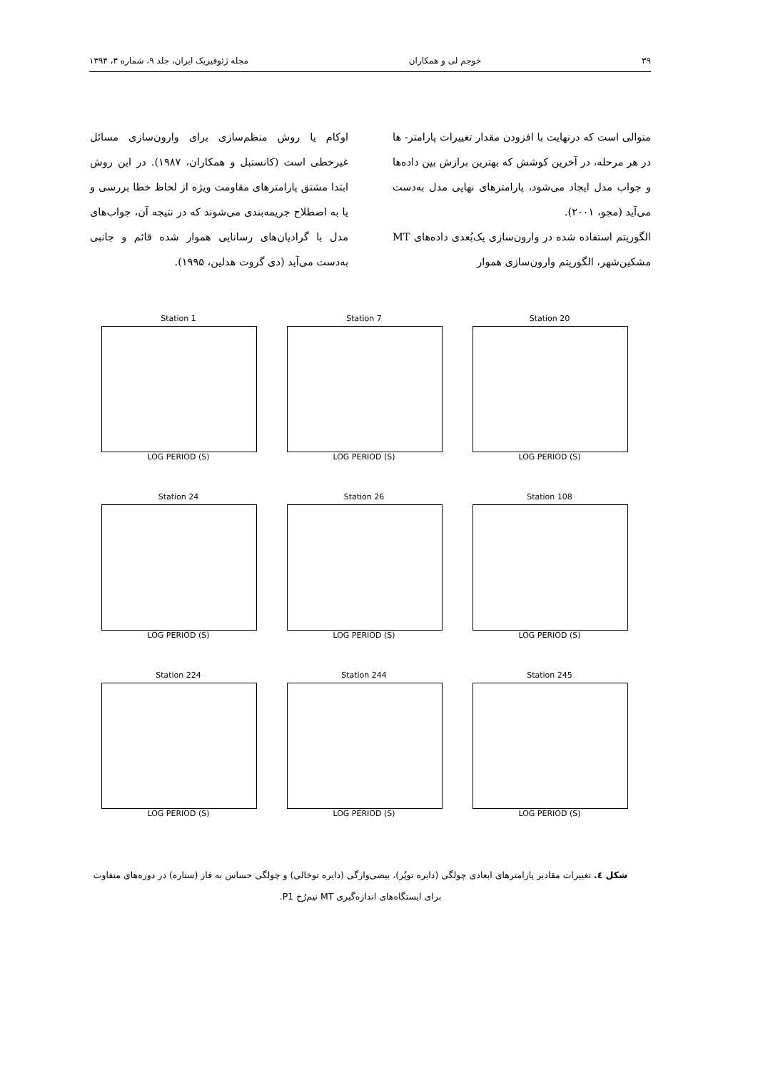۳۹ خوجم لی و همکاران مجله ژئوفیزیک ایران، جلد ۹، شماره ۳، ۱۳۹۴
متوالی است که درنهایت با افزودن مقدار تغییرات پارامتر- ها در هر مرحله، در آخرین کوشش که بهترین برازش بین داده‌ها و جواب مدل ایجاد می‌شود، پارامترهای نهایی مدل به‌دست می‌آید (مجو، ۲۰۰۱).
الگوریتم استفاده شده در وارون‌سازی یک‌بُعدی داده‌های MT مشکین‌شهر، الگوریتم وارون‌سازی هموار
اوکام یا روش منظم‌سازی برای وارون‌سازی مسائل غیرخطی است (کانستبل و همکاران، ۱۹۸۷). در این روش ابتدا مشتق پارامترهای مقاومت ویژه از لحاظ خطا بررسی و یا به اصطلاح جریمه‌بندی می‌شوند که در نتیجه آن، جواب‌های مدل با گرادیان‌های رسانایی هموار شده قائم و جانبی به‌دست می‌آید (دی گروت هدلین، ۱۹۹۵).
Station 1
LOG PERIOD (S)
Station 7
LOG PERIOD (S)
Station 20
LOG PERIOD (S)
Station 24
LOG PERIOD (S)
Station 26
LOG PERIOD (S)
Station 108
LOG PERIOD (S)
Station 224
LOG PERIOD (S)
Station 244
LOG PERIOD (S)
Station 245
LOG PERIOD (S)
شکل ٤. تغییرات مقادیر پارامترهای ابعادی چولگی (دایره توپُر)، بیضی‌وارگی (دایره توخالی) و چولگی حساس به فاز (ستاره) در دوره‌های متفاوت برای ایستگاه‌های اندازه‌گیری MT نیم‌رُخ P1.